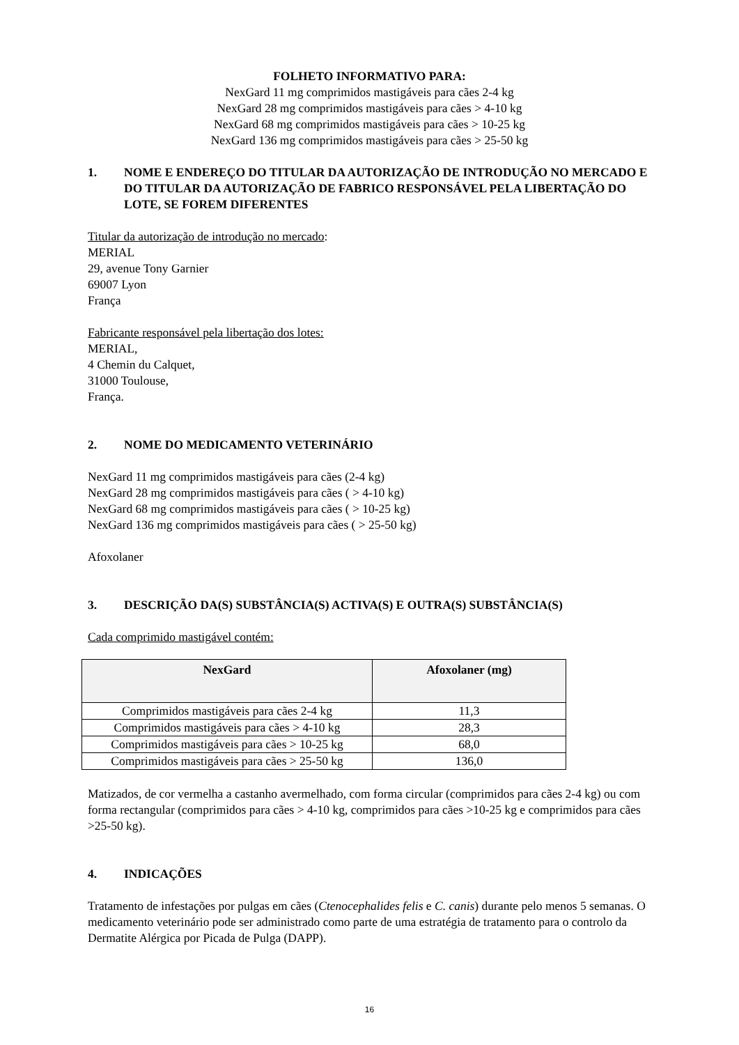FOLHETO INFORMATIVO PARA:
NexGard 11 mg comprimidos mastigáveis para cães 2-4 kg
NexGard 28 mg comprimidos mastigáveis para cães > 4-10 kg
NexGard 68 mg comprimidos mastigáveis para cães > 10-25 kg
NexGard 136 mg comprimidos mastigáveis para cães > 25-50 kg
1. NOME E ENDEREÇO DO TITULAR DA AUTORIZAÇÃO DE INTRODUÇÃO NO MERCADO E DO TITULAR DA AUTORIZAÇÃO DE FABRICO RESPONSÁVEL PELA LIBERTAÇÃO DO LOTE, SE FOREM DIFERENTES
Titular da autorização de introdução no mercado:
MERIAL
29, avenue Tony Garnier
69007 Lyon
França
Fabricante responsável pela libertação dos lotes:
MERIAL,
4 Chemin du Calquet,
31000 Toulouse,
França.
2. NOME DO MEDICAMENTO VETERINÁRIO
NexGard 11 mg comprimidos mastigáveis para cães (2-4 kg)
NexGard 28 mg comprimidos mastigáveis para cães ( > 4-10 kg)
NexGard 68 mg comprimidos mastigáveis para cães ( > 10-25 kg)
NexGard 136 mg comprimidos mastigáveis para cães ( > 25-50 kg)
Afoxolaner
3. DESCRIÇÃO DA(S) SUBSTÂNCIA(S) ACTIVA(S) E OUTRA(S) SUBSTÂNCIA(S)
Cada comprimido mastigável contém:
| NexGard | Afoxolaner (mg) |
| --- | --- |
| Comprimidos mastigáveis para cães 2-4 kg | 11,3 |
| Comprimidos mastigáveis para cães > 4-10 kg | 28,3 |
| Comprimidos mastigáveis para cães > 10-25 kg | 68,0 |
| Comprimidos mastigáveis para cães > 25-50 kg | 136,0 |
Matizados, de cor vermelha a castanho avermelhado, com forma circular (comprimidos para cães 2-4 kg) ou com forma rectangular (comprimidos para cães > 4-10 kg, comprimidos para cães >10-25 kg e comprimidos para cães >25-50 kg).
4. INDICAÇÕES
Tratamento de infestações por pulgas em cães (Ctenocephalides felis e C. canis) durante pelo menos 5 semanas. O medicamento veterinário pode ser administrado como parte de uma estratégia de tratamento para o controlo da Dermatite Alérgica por Picada de Pulga (DAPP).
16